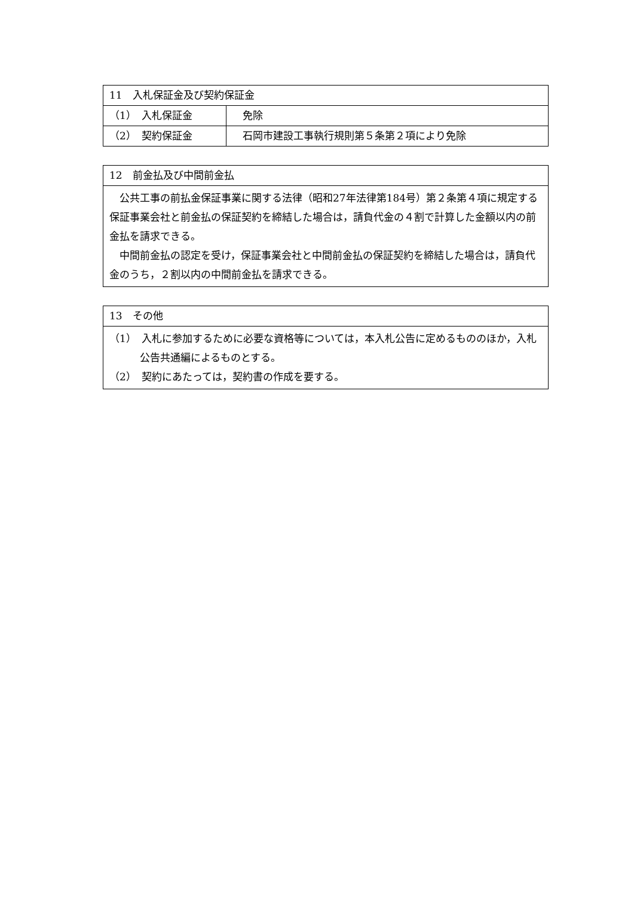| 11 入札保証金及び契約保証金 | |
| （1） 入札保証金 | 免除 |
| （2） 契約保証金 | 石岡市建設工事執行規則第５条第２項により免除 |
| 12 前金払及び中間前金払 |
| 公共工事の前払金保証事業に関する法律（昭和27年法律第184号）第２条第４項に規定する保証事業会社と前金払の保証契約を締結した場合は，請負代金の４割で計算した金額以内の前金払を請求できる。 中間前金払の認定を受け，保証事業会社と中間前金払の保証契約を締結した場合は，請負代金のうち，２割以内の中間前金払を請求できる。 |
| 13 その他 |
| （1） 入札に参加するために必要な資格等については，本入札公告に定めるもののほか，入札公告共通編によるものとする。 （2） 契約にあたっては，契約書の作成を要する。 |